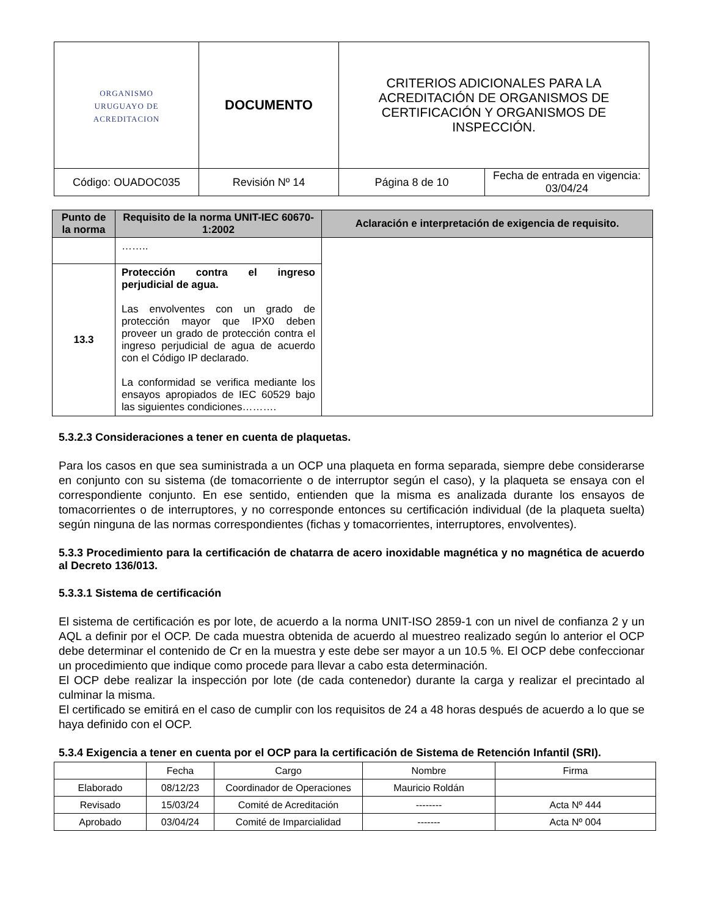| ORGANISMO URUGUAYO DE ACREDITACION | DOCUMENTO | CRITERIOS ADICIONALES PARA LA ACREDITACIÓN DE ORGANISMOS DE CERTIFICACIÓN Y ORGANISMOS DE INSPECCIÓN. | |
| Código: OUADOC035 | Revisión Nº 14 | Página 8 de 10 | Fecha de entrada en vigencia: 03/04/24 |
| Punto de la norma | Requisito de la norma UNIT-IEC 60670-1:2002 | Aclaración e interpretación de exigencia de requisito. |
| --- | --- | --- |
| | …….. | |
| 13.3 | Protección contra el ingreso perjudicial de agua. Las envolventes con un grado de protección mayor que IPX0 deben proveer un grado de protección contra el ingreso perjudicial de agua de acuerdo con el Código IP declarado. La conformidad se verifica mediante los ensayos apropiados de IEC 60529 bajo las siguientes condiciones………. | |
5.3.2.3 Consideraciones a tener en cuenta de plaquetas.
Para los casos en que sea suministrada a un OCP una plaqueta en forma separada, siempre debe considerarse en conjunto con su sistema (de tomacorriente o de interruptor según el caso), y la plaqueta se ensaya con el correspondiente conjunto. En ese sentido, entienden que la misma es analizada durante los ensayos de tomacorrientes o de interruptores, y no corresponde entonces su certificación individual (de la plaqueta suelta) según ninguna de las normas correspondientes (fichas y tomacorrientes, interruptores, envolventes).
5.3.3 Procedimiento para la certificación de chatarra de acero inoxidable magnética y no magnética de acuerdo al Decreto 136/013.
5.3.3.1 Sistema de certificación
El sistema de certificación es por lote, de acuerdo a la norma UNIT-ISO 2859-1 con un nivel de confianza 2 y un AQL a definir por el OCP. De cada muestra obtenida de acuerdo al muestreo realizado según lo anterior el OCP debe determinar el contenido de Cr en la muestra y este debe ser mayor a un 10.5 %. El OCP debe confeccionar un procedimiento que indique como procede para llevar a cabo esta determinación.
El OCP debe realizar la inspección por lote (de cada contenedor) durante la carga y realizar el precintado al culminar la misma.
El certificado se emitirá en el caso de cumplir con los requisitos de 24 a 48 horas después de acuerdo a lo que se haya definido con el OCP.
5.3.4 Exigencia a tener en cuenta por el OCP para la certificación de Sistema de Retención Infantil (SRI).
| | Fecha | Cargo | Nombre | Firma |
| Elaborado | 08/12/23 | Coordinador de Operaciones | Mauricio Roldán | |
| Revisado | 15/03/24 | Comité de Acreditación | -------- | Acta Nº 444 |
| Aprobado | 03/04/24 | Comité de Imparcialidad | ------- | Acta Nº 004 |